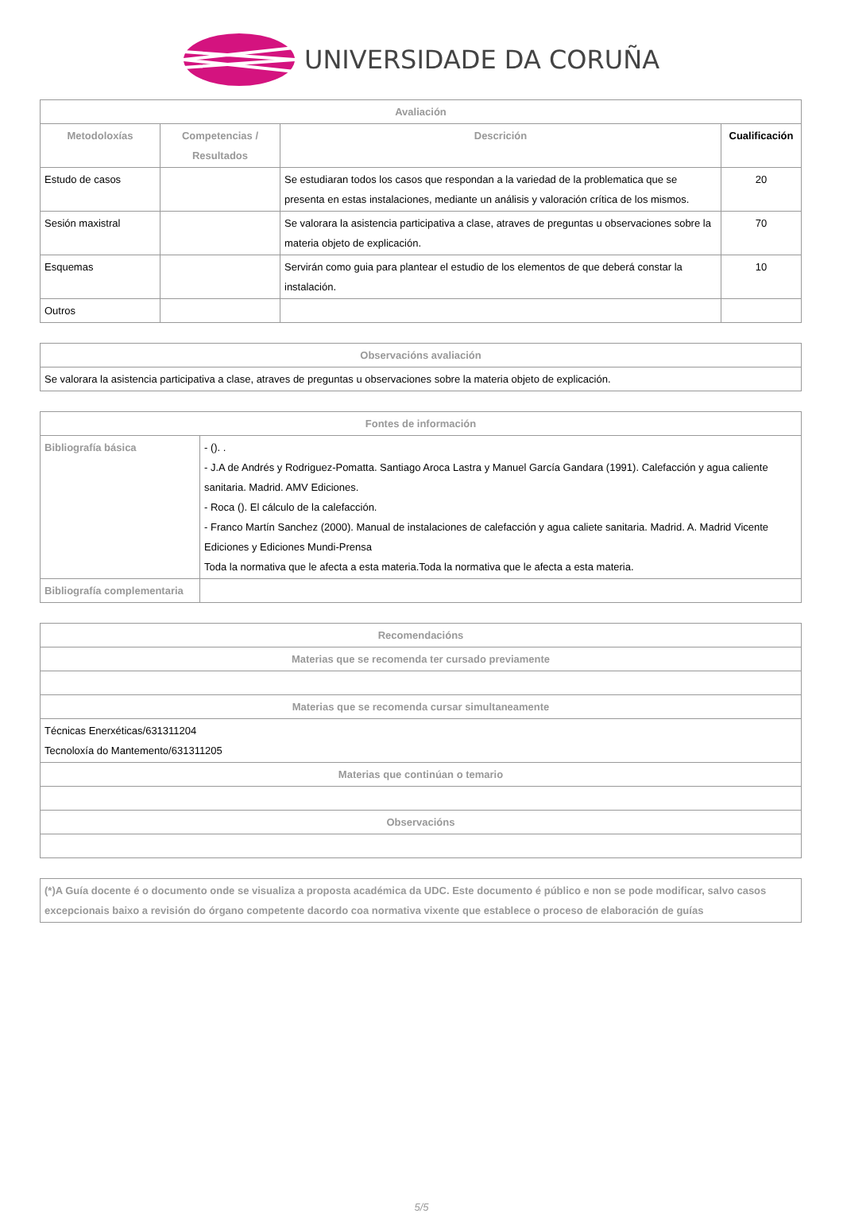UNIVERSIDADE DA CORUÑA
| Avaliación | | | |
| --- | --- | --- | --- |
| Metodoloxías | Competencias / Resultados | Descrición | Cualificación |
| Estudo de casos | | Se estudiaran todos los casos que respondan a la variedad de la problematica que se presenta en estas instalaciones, mediante un análisis y valoración crítica de los mismos. | 20 |
| Sesión maxistral | | Se valorara la asistencia participativa a clase, atraves de preguntas u observaciones sobre la materia objeto de explicación. | 70 |
| Esquemas | | Servirán como guia para plantear el estudio de los elementos de que deberá constar la instalación. | 10 |
| Outros | | | |
| Observacións avaliación |
| --- |
| Se valorara la asistencia participativa a clase, atraves de preguntas u observaciones sobre la materia objeto de explicación. |
| Fontes de información | |
| --- | --- |
| Bibliografía básica | - (). . - J.A de Andrés y Rodriguez-Pomatta. Santiago Aroca Lastra y Manuel García Gandara (1991). Calefacción y agua caliente sanitaria. Madrid. AMV Ediciones. - Roca (). El cálculo de la calefacción. - Franco Martín Sanchez (2000). Manual de instalaciones de calefacción y agua caliete sanitaria. Madrid. A. Madrid Vicente Ediciones y Ediciones Mundi-Prensa Toda la normativa que le afecta a esta materia.Toda la normativa que le afecta a esta materia. |
| Bibliografía complementaria | |
| Recomendacións |
| --- |
| Materias que se recomenda ter cursado previamente |
| Materias que se recomenda cursar simultaneamente |
| Técnicas Enerxéticas/631311204 Tecnoloxía do Mantemento/631311205 |
| Materias que continúan o temario |
| Observacións |
| (*)A Guía docente é o documento onde se visualiza a proposta académica da UDC. Este documento é público e non se pode modificar, salvo casos excepcionais baixo a revisión do órgano competente dacordo coa normativa vixente que establece o proceso de elaboración de guías |
5/5